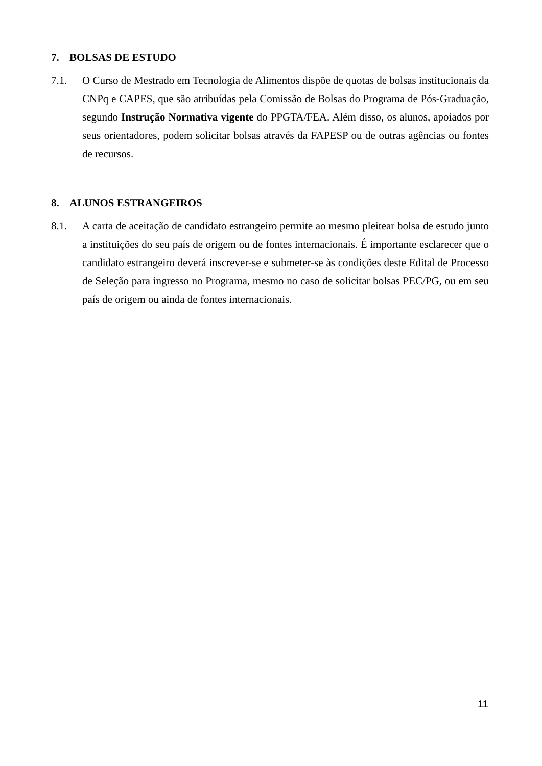7. BOLSAS DE ESTUDO
7.1. O Curso de Mestrado em Tecnologia de Alimentos dispõe de quotas de bolsas institucionais da CNPq e CAPES, que são atribuídas pela Comissão de Bolsas do Programa de Pós-Graduação, segundo Instrução Normativa vigente do PPGTA/FEA. Além disso, os alunos, apoiados por seus orientadores, podem solicitar bolsas através da FAPESP ou de outras agências ou fontes de recursos.
8. ALUNOS ESTRANGEIROS
8.1. A carta de aceitação de candidato estrangeiro permite ao mesmo pleitear bolsa de estudo junto a instituições do seu país de origem ou de fontes internacionais. É importante esclarecer que o candidato estrangeiro deverá inscrever-se e submeter-se às condições deste Edital de Processo de Seleção para ingresso no Programa, mesmo no caso de solicitar bolsas PEC/PG, ou em seu país de origem ou ainda de fontes internacionais.
11